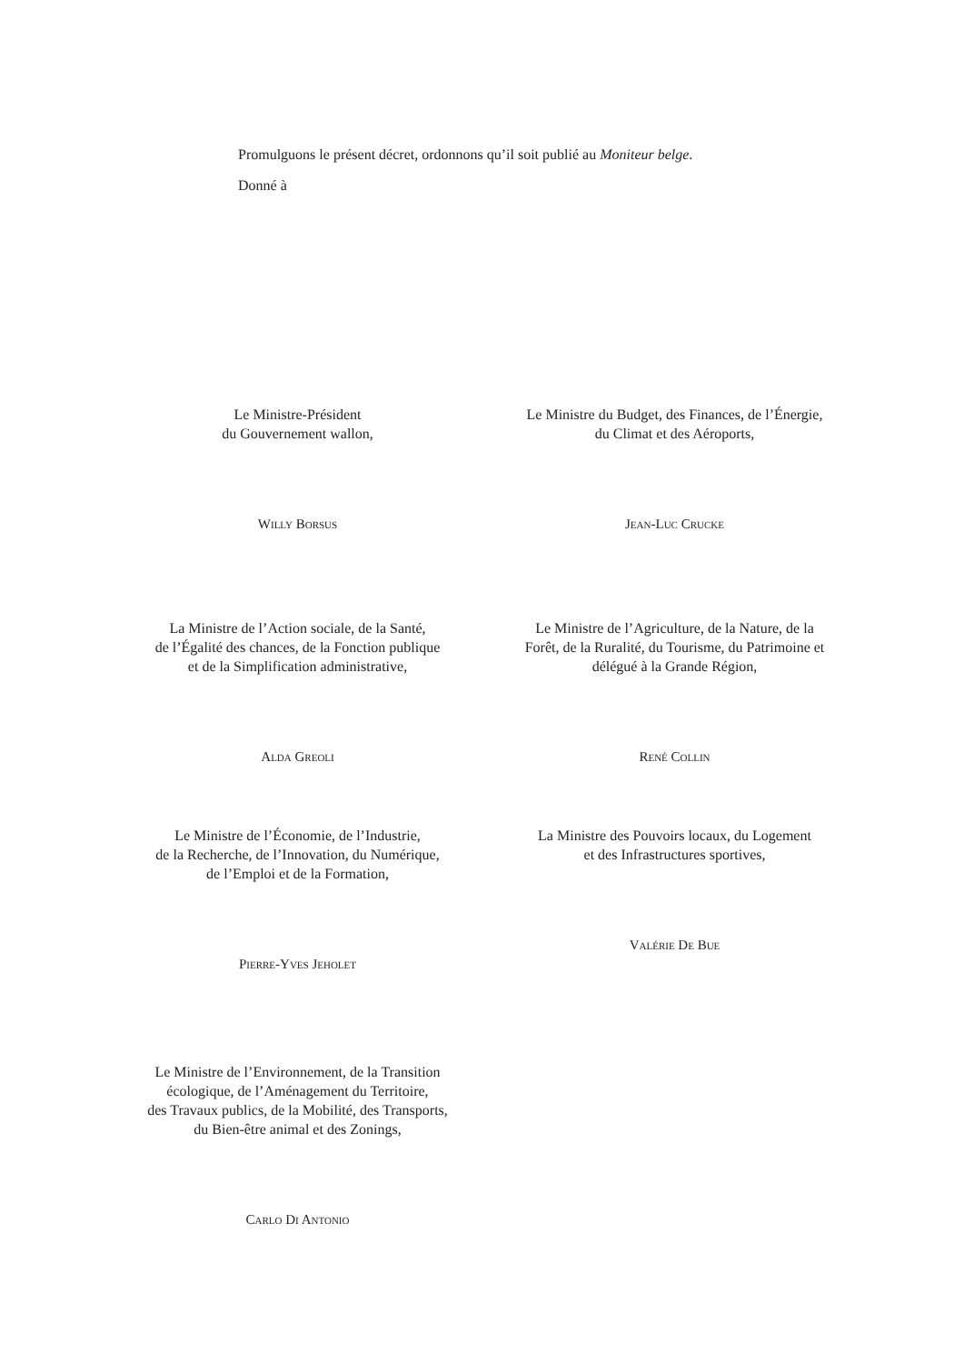Promulguons le présent décret, ordonnons qu’il soit publié au Moniteur belge.
Donné à
Le Ministre-Président
du Gouvernement wallon,
Willy Borsus
Le Ministre du Budget, des Finances, de l’Énergie,
du Climat et des Aéroports,
Jean-Luc Crucke
La Ministre de l’Action sociale, de la Santé,
de l’Égalité des chances, de la Fonction publique
et de la Simplification administrative,
Alda Greoli
Le Ministre de l’Agriculture, de la Nature, de la
Forêt, de la Ruralité, du Tourisme, du Patrimoine et
délégué à la Grande Région,
René Collin
Le Ministre de l’Économie, de l’Industrie,
de la Recherche, de l’Innovation, du Numérique,
de l’Emploi et de la Formation,
Pierre-Yves Jeholet
La Ministre des Pouvoirs locaux, du Logement
et des Infrastructures sportives,
Valérie De Bue
Le Ministre de l’Environnement, de la Transition
écologique, de l’Aménagement du Territoire,
des Travaux publics, de la Mobilité, des Transports,
du Bien-être animal et des Zonings,
Carlo Di Antonio